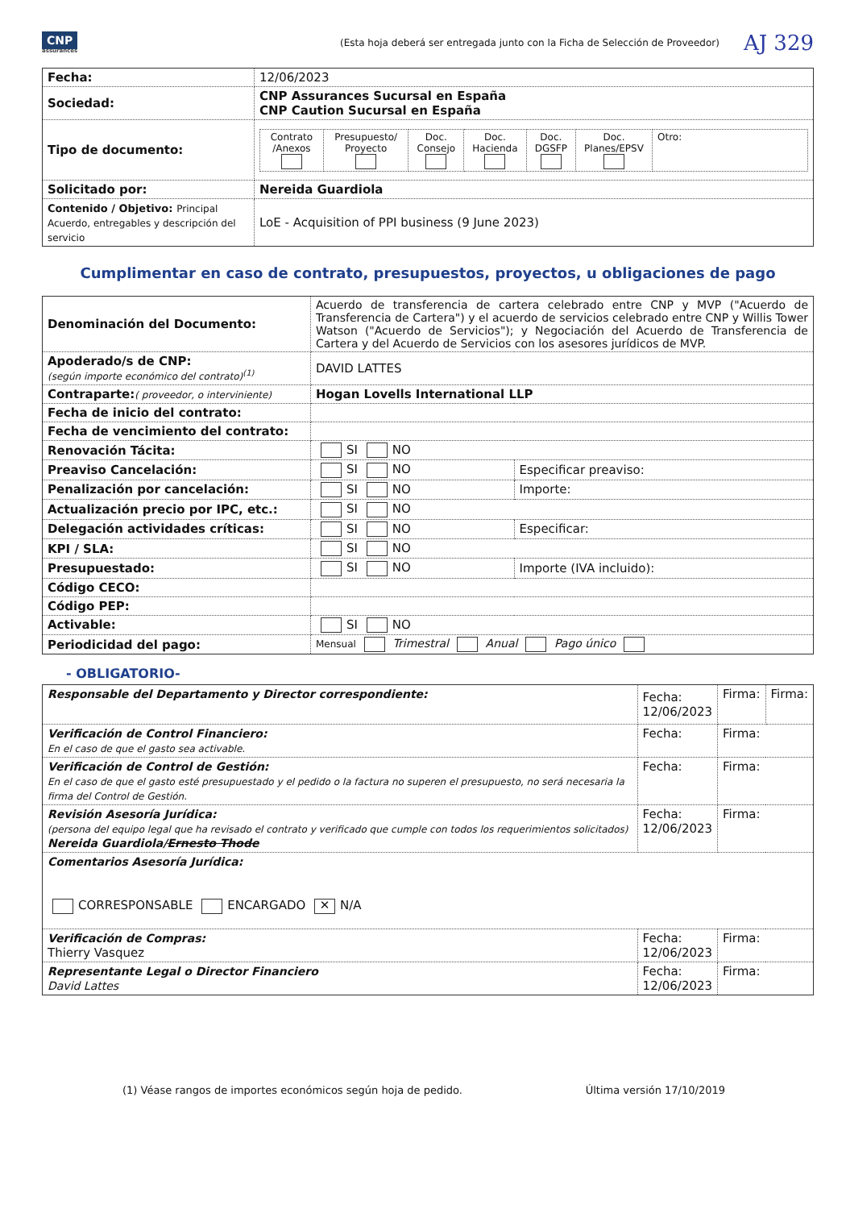CNP
assurances
(Esta hoja deberá ser entregada junto con la Ficha de Selección de Proveedor)
AJ 329
| Fecha: | 12/06/2023 |
| Sociedad: | CNP Assurances Sucursal en España CNP Caution Sucursal en España |
| Tipo de documento: | / Contrato /Anexos / Presupuesto/ Proyecto / Doc. Consejo / Doc. Hacienda / Doc. DGSFP / Doc. Planes/EPSV / Otro: / |
| Solicitado por: | Nereida Guardiola |
| Contenido / Objetivo: Principal Acuerdo, entregables y descripción del servicio | LoE - Acquisition of PPI business (9 June 2023) |
Cumplimentar en caso de contrato, presupuestos, proyectos, u obligaciones de pago
| Denominación del Documento: | Acuerdo de transferencia de cartera celebrado entre CNP y MVP ("Acuerdo de Transferencia de Cartera") y el acuerdo de servicios celebrado entre CNP y Willis Tower Watson ("Acuerdo de Servicios"); y Negociación del Acuerdo de Transferencia de Cartera y del Acuerdo de Servicios con los asesores jurídicos de MVP. | |
| Apoderado/s de CNP: (según importe económico del contrato)<sup>(1)</sup> | DAVID LATTES | |
| Contraparte: ( proveedor, o interviniente) | Hogan Lovells International LLP | |
| Fecha de inicio del contrato: | | |
| Fecha de vencimiento del contrato: | | |
| Renovación Tácita: | SI NO | |
| Preaviso Cancelación: | SI NO | Especificar preaviso: |
| Penalización por cancelación: | SI NO | Importe: |
| Actualización precio por IPC, etc.: | SI NO | |
| Delegación actividades críticas: | SI NO | Especificar: |
| KPI / SLA: | SI NO | |
| Presupuestado: | SI NO | Importe (IVA incluido): |
| Código CECO: | | |
| Código PEP: | | |
| Activable: | SI NO | |
| Periodicidad del pago: | Mensual Trimestral Anual Pago único | |
- OBLIGATORIO-
| Responsable del Departamento y Director correspondiente: | Fecha: 12/06/2023 | Firma: | Firma: |
| Verificación de Control Financiero: En el caso de que el gasto sea activable. | Fecha: | Firma: | |
| Verificación de Control de Gestión: En el caso de que el gasto esté presupuestado y el pedido o la factura no superen el presupuesto, no será necesaria la firma del Control de Gestión. | Fecha: | Firma: | |
| Revisión Asesoría Jurídica: (persona del equipo legal que ha revisado el contrato y verificado que cumple con todos los requerimientos solicitados) Nereida Guardiola/ Ernesto Thode | Fecha: 12/06/2023 | Firma: | |
| Comentarios Asesoría Jurídica: CORRESPONSABLE ENCARGADO ✕ N/A | | | |
| Verificación de Compras: Thierry Vasquez | Fecha: 12/06/2023 | Firma: | |
| Representante Legal o Director Financiero David Lattes | Fecha: 12/06/2023 | Firma: | |
(1) Véase rangos de importes económicos según hoja de pedido. Última versión 17/10/2019